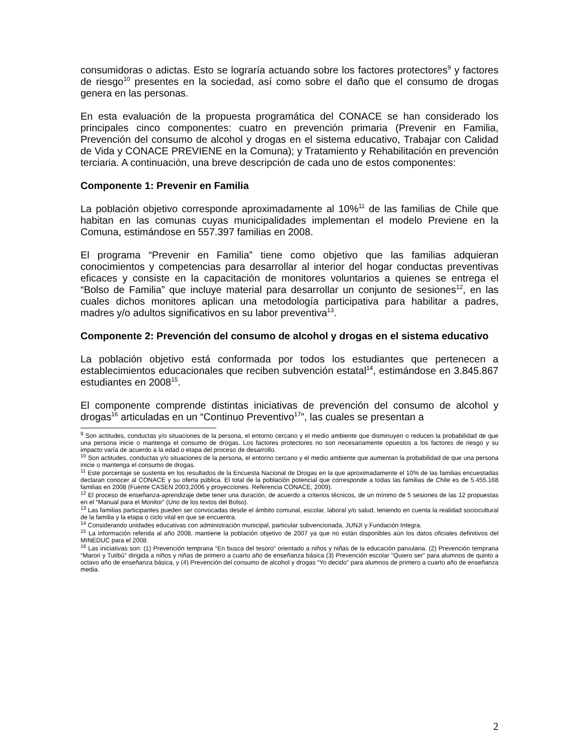consumidoras o adictas. Esto se lograría actuando sobre los factores protectores<sup>9</sup> y factores de riesgo<sup>10</sup> presentes en la sociedad, así como sobre el daño que el consumo de drogas genera en las personas.
En esta evaluación de la propuesta programática del CONACE se han considerado los principales cinco componentes: cuatro en prevención primaria (Prevenir en Familia, Prevención del consumo de alcohol y drogas en el sistema educativo, Trabajar con Calidad de Vida y CONACE PREVIENE en la Comuna); y Tratamiento y Rehabilitación en prevención terciaria. A continuación, una breve descripción de cada uno de estos componentes:
Componente 1: Prevenir en Familia
La población objetivo corresponde aproximadamente al 10%<sup>11</sup> de las familias de Chile que habitan en las comunas cuyas municipalidades implementan el modelo Previene en la Comuna, estimándose en 557.397 familias en 2008.
El programa “Prevenir en Familia” tiene como objetivo que las familias adquieran conocimientos y competencias para desarrollar al interior del hogar conductas preventivas eficaces y consiste en la capacitación de monitores voluntarios a quienes se entrega el “Bolso de Familia” que incluye material para desarrollar un conjunto de sesiones<sup>12</sup>, en las cuales dichos monitores aplican una metodología participativa para habilitar a padres, madres y/o adultos significativos en su labor preventiva<sup>13</sup>.
Componente 2: Prevención del consumo de alcohol y drogas en el sistema educativo
La población objetivo está conformada por todos los estudiantes que pertenecen a establecimientos educacionales que reciben subvención estatal<sup>14</sup>, estimándose en 3.845.867 estudiantes en 2008<sup>15</sup>.
El componente comprende distintas iniciativas de prevención del consumo de alcohol y drogas<sup>16</sup> articuladas en un “Continuo Preventivo<sup>17</sup>”, las cuales se presentan a
<sup>9</sup> Son actitudes, conductas y/o situaciones de la persona, el entorno cercano y el medio ambiente que disminuyen o reducen la probabilidad de que una persona inicie o mantenga el consumo de drogas. Los factores protectores no son necesariamente opuestos a los factores de riesgo y su impacto varía de acuerdo a la edad o etapa del proceso de desarrollo.
<sup>10</sup> Son actitudes, conductas y/o situaciones de la persona, el entorno cercano y el medio ambiente que aumentan la probabilidad de que una persona inicie o mantenga el consumo de drogas.
<sup>11</sup> Este porcentaje se sustenta en los resultados de la Encuesta Nacional de Drogas en la que aproximadamente el 10% de las familias encuestadas declaran conocer al CONACE y su oferta pública. El total de la población potencial que corresponde a todas las familias de Chile es de 5.455.168 familias en 2008 (Fuente CASEN 2003,2006 y proyecciones. Referencia CONACE, 2009).
<sup>12</sup> El proceso de enseñanza-aprendizaje debe tener una duración, de acuerdo a criterios técnicos, de un mínimo de 5 sesiones de las 12 propuestas en el “Manual para el Monitor” (Uno de los textos del Bolso).
<sup>13</sup> Las familias participantes pueden ser convocadas desde el ámbito comunal, escolar, laboral y/o salud, teniendo en cuenta la realidad sociocultural de la familia y la etapa o ciclo vital en que se encuentra.
<sup>14</sup> Considerando unidades educativas con administración municipal, particular subvencionada, JUNJI y Fundación Integra.
<sup>15</sup> La información referida al año 2008, mantiene la población objetivo de 2007 ya que no están disponibles aún los datos oficiales definitivos del MINEDUC para el 2008.
<sup>16</sup> Las iniciativas son: (1) Prevención temprana “En busca del tesoro” orientado a niños y niñas de la educación parvularia. (2) Prevención temprana “Marori y Tutibú” dirigida a niños y niñas de primero a cuarto año de enseñanza básica (3) Prevención escolar “Quiero ser” para alumnos de quinto a octavo año de enseñanza básica, y (4) Prevención del consumo de alcohol y drogas “Yo decido” para alumnos de primero a cuarto año de enseñanza media.
2